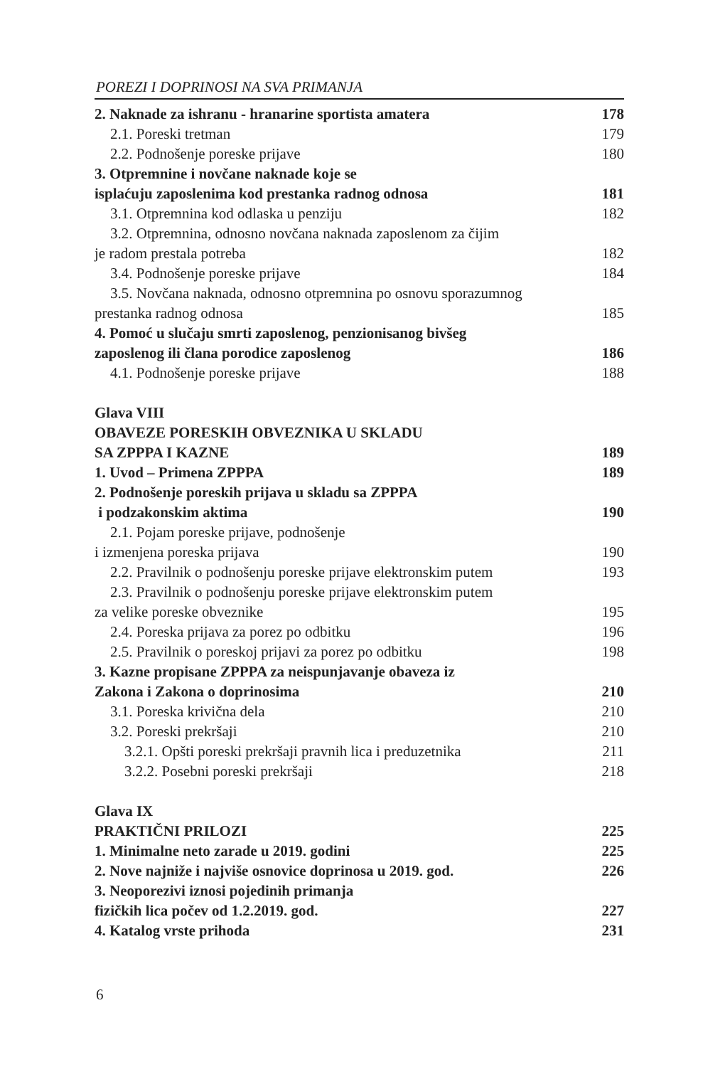POREZI I DOPRINOSI NA SVA PRIMANJA
2. Naknade za ishranu - hranarine sportista amatera 178
2.1. Poreski tretman 179
2.2. Podnošenje poreske prijave 180
3. Otpremnine i novčane naknade koje se
isplaćuju zaposlenima kod prestanka radnog odnosa 181
3.1. Otpremnina kod odlaska u penziju 182
3.2. Otpremnina, odnosno novčana naknada zaposlenom za čijim
je radom prestala potreba 182
3.4. Podnošenje poreske prijave 184
3.5. Novčana naknada, odnosno otpremnina po osnovu sporazumnog
prestanka radnog odnosa 185
4. Pomoć u slučaju smrti zaposlenog, penzionisanog bivšeg
zaposlenog ili člana porodice zaposlenog 186
4.1. Podnošenje poreske prijave 188
Glava VIII
OBAVEZE PORESKIH OBVEZNIKA U SKLADU
SA ZPPPA I KAZNE 189
1. Uvod – Primena ZPPPA 189
2. Podnošenje poreskih prijava u skladu sa ZPPPA
i podzakonskim aktima 190
2.1. Pojam poreske prijave, podnošenje
i izmenjena poreska prijava 190
2.2. Pravilnik o podnošenju poreske prijave elektronskim putem 193
2.3. Pravilnik o podnošenju poreske prijave elektronskim putem
za velike poreske obveznike 195
2.4. Poreska prijava za porez po odbitku 196
2.5. Pravilnik o poreskoj prijavi za porez po odbitku 198
3. Kazne propisane ZPPPA za neispunjavanje obaveza iz
Zakona i Zakona o doprinosima 210
3.1. Poreska krivična dela 210
3.2. Poreski prekršaji 210
3.2.1. Opšti poreski prekršaji pravnih lica i preduzetnika 211
3.2.2. Posebni poreski prekršaji 218
Glava IX
PRAKTIČNI PRILOZI 225
1. Minimalne neto zarade u 2019. godini 225
2. Nove najniže i najviše osnovice doprinosa u 2019. god. 226
3. Neoporezivi iznosi pojedinih primanja
fizičkih lica počev od 1.2.2019. god. 227
4. Katalog vrste prihoda 231
6